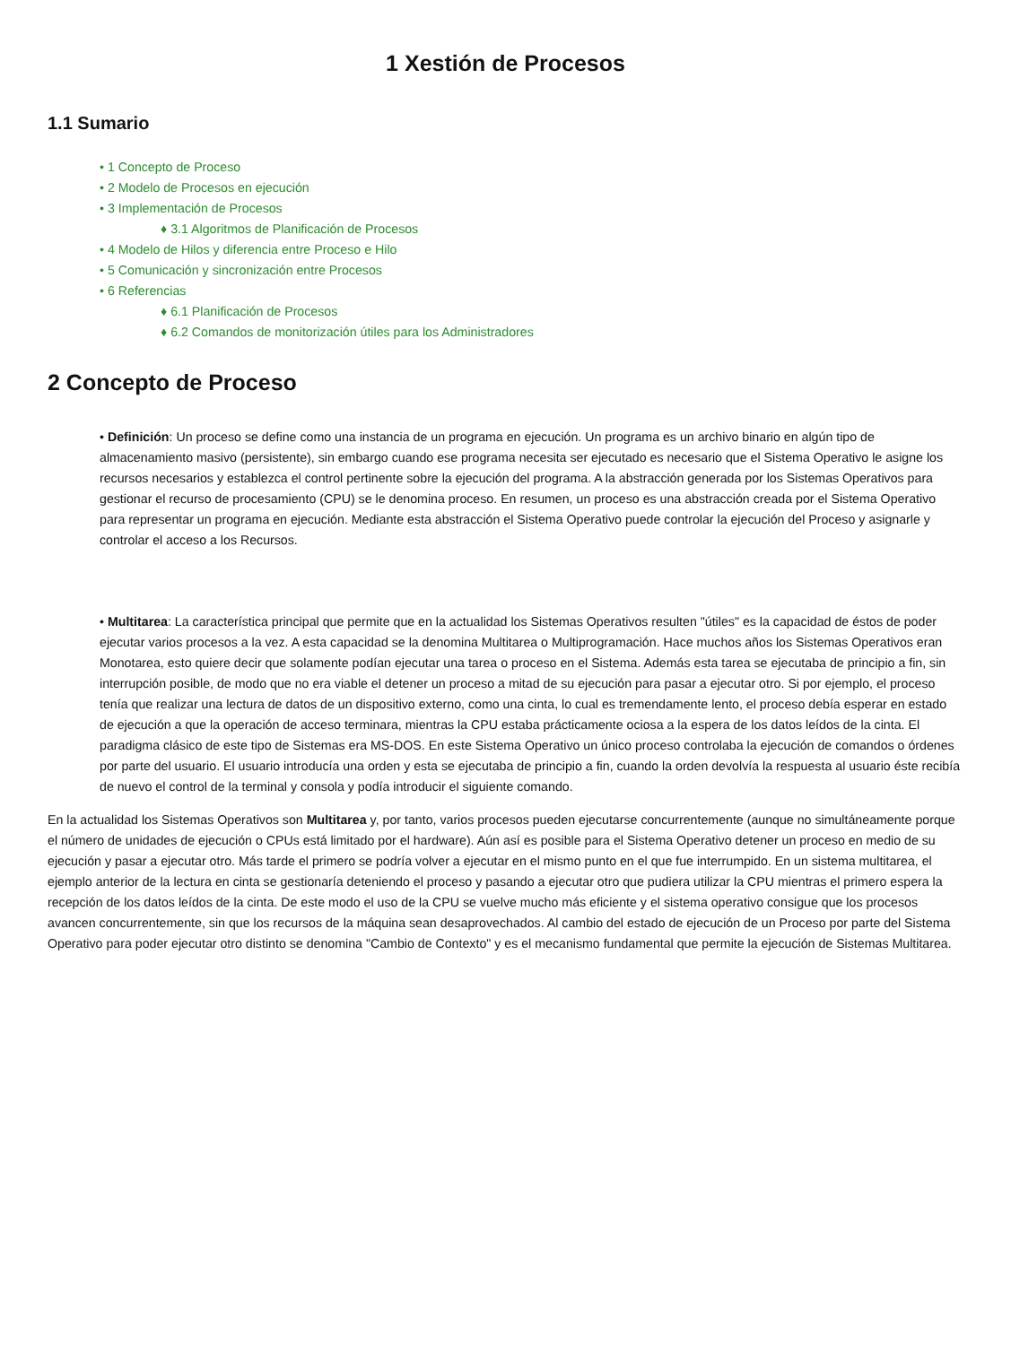1 Xestión de Procesos
1.1 Sumario
• 1 Concepto de Proceso
• 2 Modelo de Procesos en ejecución
• 3 Implementación de Procesos
♦ 3.1 Algoritmos de Planificación de Procesos
• 4 Modelo de Hilos y diferencia entre Proceso e Hilo
• 5 Comunicación y sincronización entre Procesos
• 6 Referencias
♦ 6.1 Planificación de Procesos
♦ 6.2 Comandos de monitorización útiles para los Administradores
2 Concepto de Proceso
• Definición: Un proceso se define como una instancia de un programa en ejecución. Un programa es un archivo binario en algún tipo de almacenamiento masivo (persistente), sin embargo cuando ese programa necesita ser ejecutado es necesario que el Sistema Operativo le asigne los recursos necesarios y establezca el control pertinente sobre la ejecución del programa. A la abstracción generada por los Sistemas Operativos para gestionar el recurso de procesamiento (CPU) se le denomina proceso. En resumen, un proceso es una abstracción creada por el Sistema Operativo para representar un programa en ejecución. Mediante esta abstracción el Sistema Operativo puede controlar la ejecución del Proceso y asignarle y controlar el acceso a los Recursos.
• Multitarea: La característica principal que permite que en la actualidad los Sistemas Operativos resulten "útiles" es la capacidad de éstos de poder ejecutar varios procesos a la vez. A esta capacidad se la denomina Multitarea o Multiprogramación. Hace muchos años los Sistemas Operativos eran Monotarea, esto quiere decir que solamente podían ejecutar una tarea o proceso en el Sistema. Además esta tarea se ejecutaba de principio a fin, sin interrupción posible, de modo que no era viable el detener un proceso a mitad de su ejecución para pasar a ejecutar otro. Si por ejemplo, el proceso tenía que realizar una lectura de datos de un dispositivo externo, como una cinta, lo cual es tremendamente lento, el proceso debía esperar en estado de ejecución a que la operación de acceso terminara, mientras la CPU estaba prácticamente ociosa a la espera de los datos leídos de la cinta. El paradigma clásico de este tipo de Sistemas era MS-DOS. En este Sistema Operativo un único proceso controlaba la ejecución de comandos o órdenes por parte del usuario. El usuario introducía una orden y esta se ejecutaba de principio a fin, cuando la orden devolvía la respuesta al usuario éste recibía de nuevo el control de la terminal y consola y podía introducir el siguiente comando.
En la actualidad los Sistemas Operativos son Multitarea y, por tanto, varios procesos pueden ejecutarse concurrentemente (aunque no simultáneamente porque el número de unidades de ejecución o CPUs está limitado por el hardware). Aún así es posible para el Sistema Operativo detener un proceso en medio de su ejecución y pasar a ejecutar otro. Más tarde el primero se podría volver a ejecutar en el mismo punto en el que fue interrumpido. En un sistema multitarea, el ejemplo anterior de la lectura en cinta se gestionaría deteniendo el proceso y pasando a ejecutar otro que pudiera utilizar la CPU mientras el primero espera la recepción de los datos leídos de la cinta. De este modo el uso de la CPU se vuelve mucho más eficiente y el sistema operativo consigue que los procesos avancen concurrentemente, sin que los recursos de la máquina sean desaprovechados. Al cambio del estado de ejecución de un Proceso por parte del Sistema Operativo para poder ejecutar otro distinto se denomina "Cambio de Contexto" y es el mecanismo fundamental que permite la ejecución de Sistemas Multitarea.